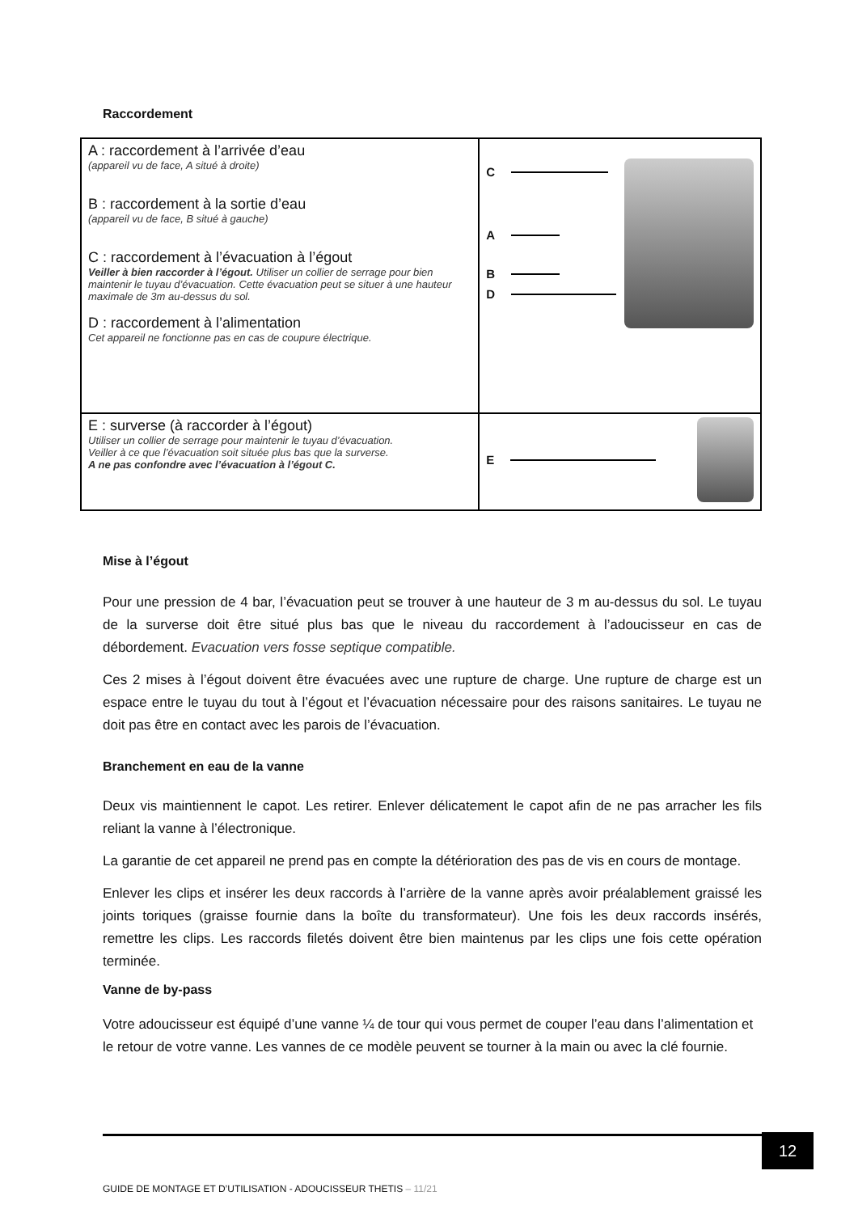Raccordement
| A : raccordement à l’arrivée d’eau (appareil vu de face, A situé à droite) B : raccordement à la sortie d’eau (appareil vu de face, B situé à gauche) C : raccordement à l’évacuation à l’égout Veiller à bien raccorder à l’égout. Utiliser un collier de serrage pour bien maintenir le tuyau d’évacuation. Cette évacuation peut se situer à une hauteur maximale de 3m au-dessus du sol. D : raccordement à l’alimentation Cet appareil ne fonctionne pas en cas de coupure électrique. | C A B D |
| E : surverse (à raccorder à l’égout) Utiliser un collier de serrage pour maintenir le tuyau d’évacuation. Veiller à ce que l’évacuation soit située plus bas que la surverse. A ne pas confondre avec l’évacuation à l’égout C. | E |
Mise à l’égout
Pour une pression de 4 bar, l’évacuation peut se trouver à une hauteur de 3 m au-dessus du sol. Le tuyau de la surverse doit être situé plus bas que le niveau du raccordement à l’adoucisseur en cas de débordement. Evacuation vers fosse septique compatible.
Ces 2 mises à l’égout doivent être évacuées avec une rupture de charge. Une rupture de charge est un espace entre le tuyau du tout à l’égout et l’évacuation nécessaire pour des raisons sanitaires. Le tuyau ne doit pas être en contact avec les parois de l’évacuation.
Branchement en eau de la vanne
Deux vis maintiennent le capot. Les retirer. Enlever délicatement le capot afin de ne pas arracher les fils reliant la vanne à l’électronique.
La garantie de cet appareil ne prend pas en compte la détérioration des pas de vis en cours de montage.
Enlever les clips et insérer les deux raccords à l’arrière de la vanne après avoir préalablement graissé les joints toriques (graisse fournie dans la boîte du transformateur). Une fois les deux raccords insérés, remettre les clips. Les raccords filetés doivent être bien maintenus par les clips une fois cette opération terminée.
Vanne de by-pass
Votre adoucisseur est équipé d’une vanne ¼ de tour qui vous permet de couper l’eau dans l’alimentation et le retour de votre vanne. Les vannes de ce modèle peuvent se tourner à la main ou avec la clé fournie.
12
GUIDE DE MONTAGE ET D’UTILISATION - ADOUCISSEUR THETIS – 11/21